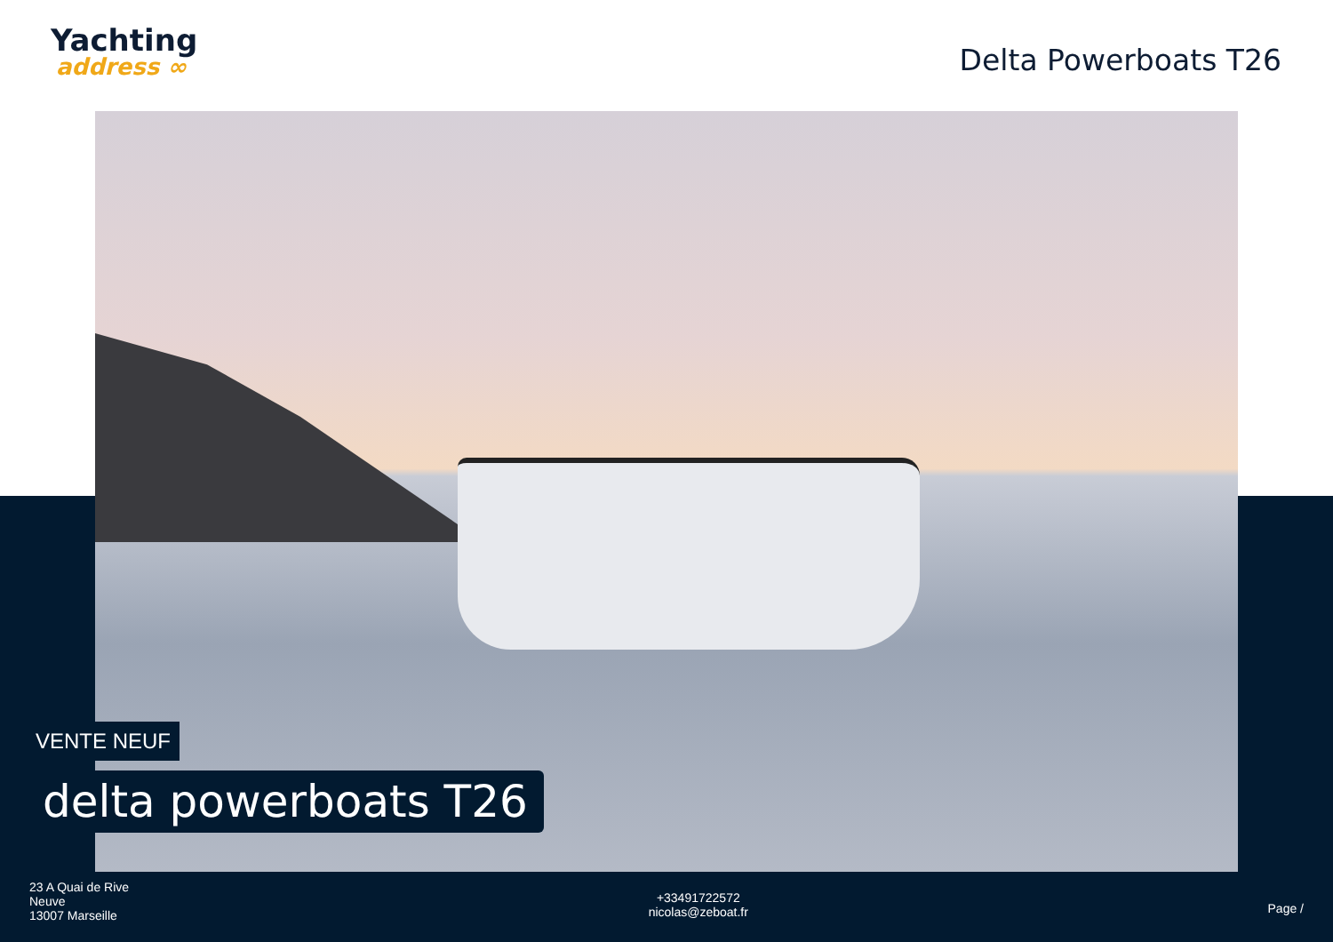Yachting
address ∞
Delta Powerboats T26
VENTE NEUF
delta powerboats T26
23 A Quai de Rive
Neuve
13007 Marseille
+33491722572
nicolas@zeboat.fr
Page /